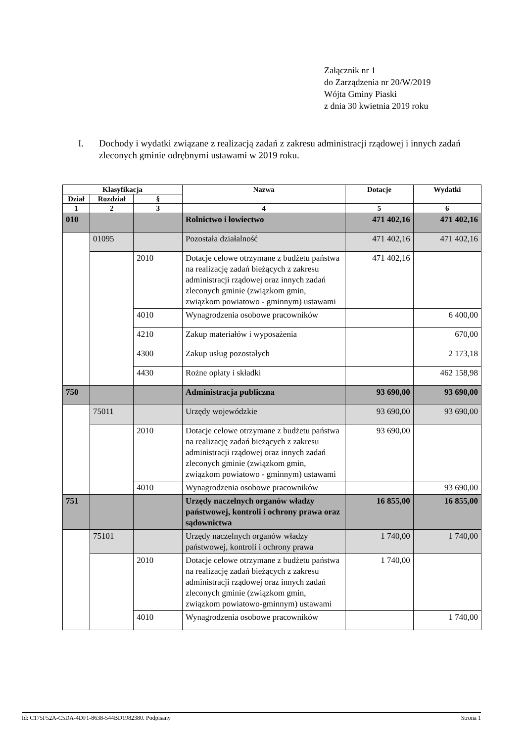Załącznik nr 1
do Zarządzenia nr 20/W/2019
Wójta Gminy Piaski
z dnia 30 kwietnia 2019 roku
I. Dochody i wydatki związane z realizacją zadań z zakresu administracji rządowej i innych zadań zleconych gminie odrębnymi ustawami w 2019 roku.
| Klasyfikacja | | | Nazwa | Dotacje | Wydatki |
| --- | --- | --- | --- | --- | --- |
| Dział | Rozdział | § | | | |
| 1 | 2 | 3 | 4 | 5 | 6 |
| 010 | | | Rolnictwo i łowiectwo | 471 402,16 | 471 402,16 |
| | 01095 | | Pozostała działalność | 471 402,16 | 471 402,16 |
| | | 2010 | Dotacje celowe otrzymane z budżetu państwa na realizację zadań bieżących z zakresu administracji rządowej oraz innych zadań zleconych gminie (związkom gmin, związkom powiatowo - gminnym) ustawami | 471 402,16 | |
| | | 4010 | Wynagrodzenia osobowe pracowników | | 6 400,00 |
| | | 4210 | Zakup materiałów i wyposażenia | | 670,00 |
| | | 4300 | Zakup usług pozostałych | | 2 173,18 |
| | | 4430 | Rożne opłaty i składki | | 462 158,98 |
| 750 | | | Administracja publiczna | 93 690,00 | 93 690,00 |
| | 75011 | | Urzędy wojewódzkie | 93 690,00 | 93 690,00 |
| | | 2010 | Dotacje celowe otrzymane z budżetu państwa na realizację zadań bieżących z zakresu administracji rządowej oraz innych zadań zleconych gminie (związkom gmin, związkom powiatowo - gminnym) ustawami | 93 690,00 | |
| | | 4010 | Wynagrodzenia osobowe pracowników | | 93 690,00 |
| 751 | | | Urzędy naczelnych organów władzy państwowej, kontroli i ochrony prawa oraz sądownictwa | 16 855,00 | 16 855,00 |
| | 75101 | | Urzędy naczelnych organów władzy państwowej, kontroli i ochrony prawa | 1 740,00 | 1 740,00 |
| | | 2010 | Dotacje celowe otrzymane z budżetu państwa na realizację zadań bieżących z zakresu administracji rządowej oraz innych zadań zleconych gminie (związkom gmin, związkom powiatowo-gminnym) ustawami | 1 740,00 | |
| | | 4010 | Wynagrodzenia osobowe pracowników | | 1 740,00 |
Id: C175F52A-C5DA-4DF1-8638-544BD1982380. Podpisany Strona 1